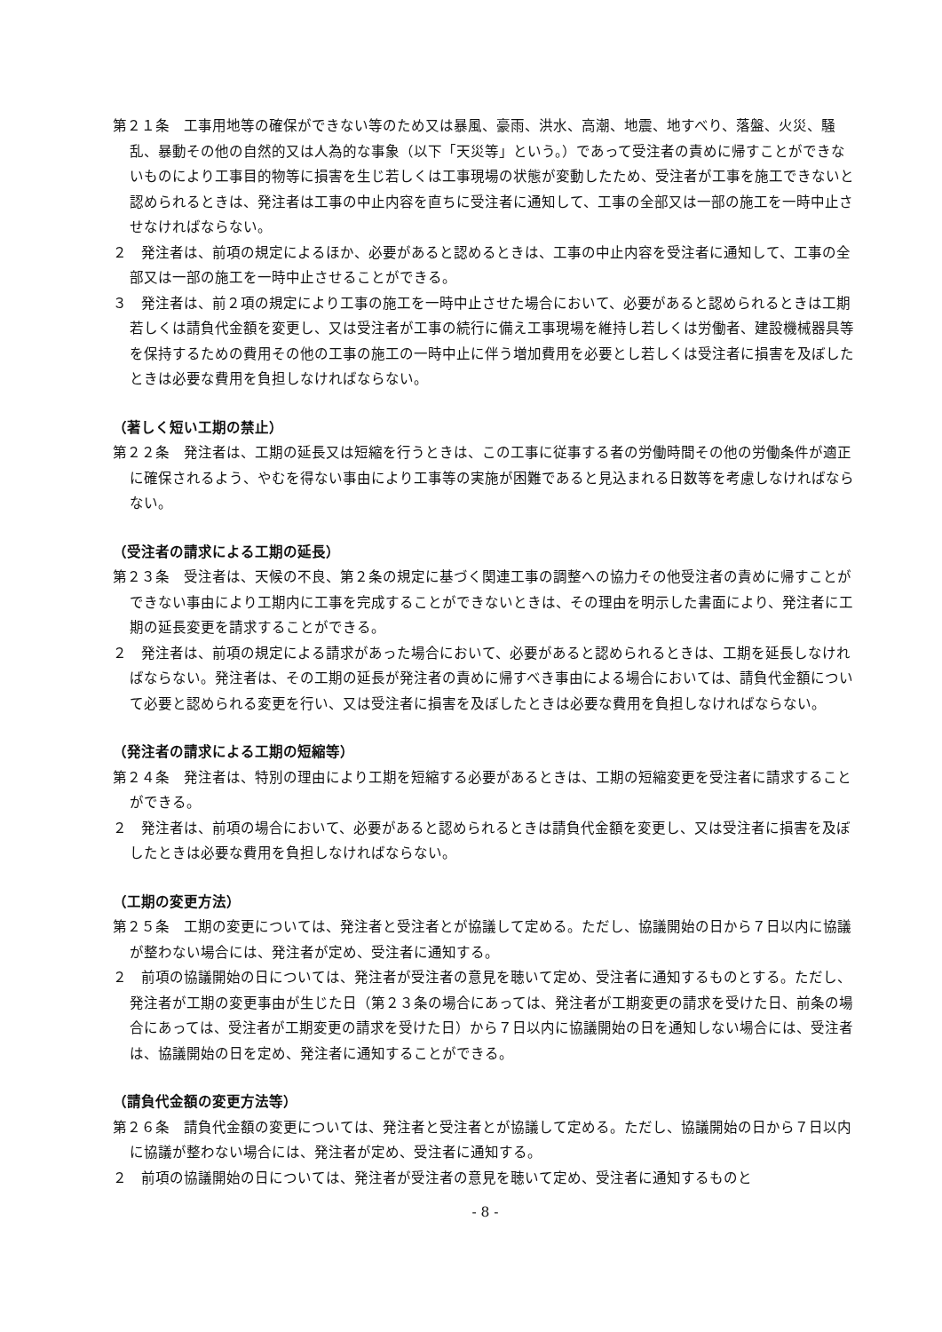第２１条　工事用地等の確保ができない等のため又は暴風、豪雨、洪水、高潮、地震、地すべり、落盤、火災、騒乱、暴動その他の自然的又は人為的な事象（以下「天災等」という。）であって受注者の責めに帰すことができないものにより工事目的物等に損害を生じ若しくは工事現場の状態が変動したため、受注者が工事を施工できないと認められるときは、発注者は工事の中止内容を直ちに受注者に通知して、工事の全部又は一部の施工を一時中止させなければならない。
２　発注者は、前項の規定によるほか、必要があると認めるときは、工事の中止内容を受注者に通知して、工事の全部又は一部の施工を一時中止させることができる。
３　発注者は、前２項の規定により工事の施工を一時中止させた場合において、必要があると認められるときは工期若しくは請負代金額を変更し、又は受注者が工事の続行に備え工事現場を維持し若しくは労働者、建設機械器具等を保持するための費用その他の工事の施工の一時中止に伴う増加費用を必要とし若しくは受注者に損害を及ぼしたときは必要な費用を負担しなければならない。
（著しく短い工期の禁止）
第２２条　発注者は、工期の延長又は短縮を行うときは、この工事に従事する者の労働時間その他の労働条件が適正に確保されるよう、やむを得ない事由により工事等の実施が困難であると見込まれる日数等を考慮しなければならない。
（受注者の請求による工期の延長）
第２３条　受注者は、天候の不良、第２条の規定に基づく関連工事の調整への協力その他受注者の責めに帰すことができない事由により工期内に工事を完成することができないときは、その理由を明示した書面により、発注者に工期の延長変更を請求することができる。
２　発注者は、前項の規定による請求があった場合において、必要があると認められるときは、工期を延長しなければならない。発注者は、その工期の延長が発注者の責めに帰すべき事由による場合においては、請負代金額について必要と認められる変更を行い、又は受注者に損害を及ぼしたときは必要な費用を負担しなければならない。
（発注者の請求による工期の短縮等）
第２４条　発注者は、特別の理由により工期を短縮する必要があるときは、工期の短縮変更を受注者に請求することができる。
２　発注者は、前項の場合において、必要があると認められるときは請負代金額を変更し、又は受注者に損害を及ぼしたときは必要な費用を負担しなければならない。
（工期の変更方法）
第２５条　工期の変更については、発注者と受注者とが協議して定める。ただし、協議開始の日から７日以内に協議が整わない場合には、発注者が定め、受注者に通知する。
２　前項の協議開始の日については、発注者が受注者の意見を聴いて定め、受注者に通知するものとする。ただし、発注者が工期の変更事由が生じた日（第２３条の場合にあっては、発注者が工期変更の請求を受けた日、前条の場合にあっては、受注者が工期変更の請求を受けた日）から７日以内に協議開始の日を通知しない場合には、受注者は、協議開始の日を定め、発注者に通知することができる。
（請負代金額の変更方法等）
第２６条　請負代金額の変更については、発注者と受注者とが協議して定める。ただし、協議開始の日から７日以内に協議が整わない場合には、発注者が定め、受注者に通知する。
２　前項の協議開始の日については、発注者が受注者の意見を聴いて定め、受注者に通知するものと
- 8 -